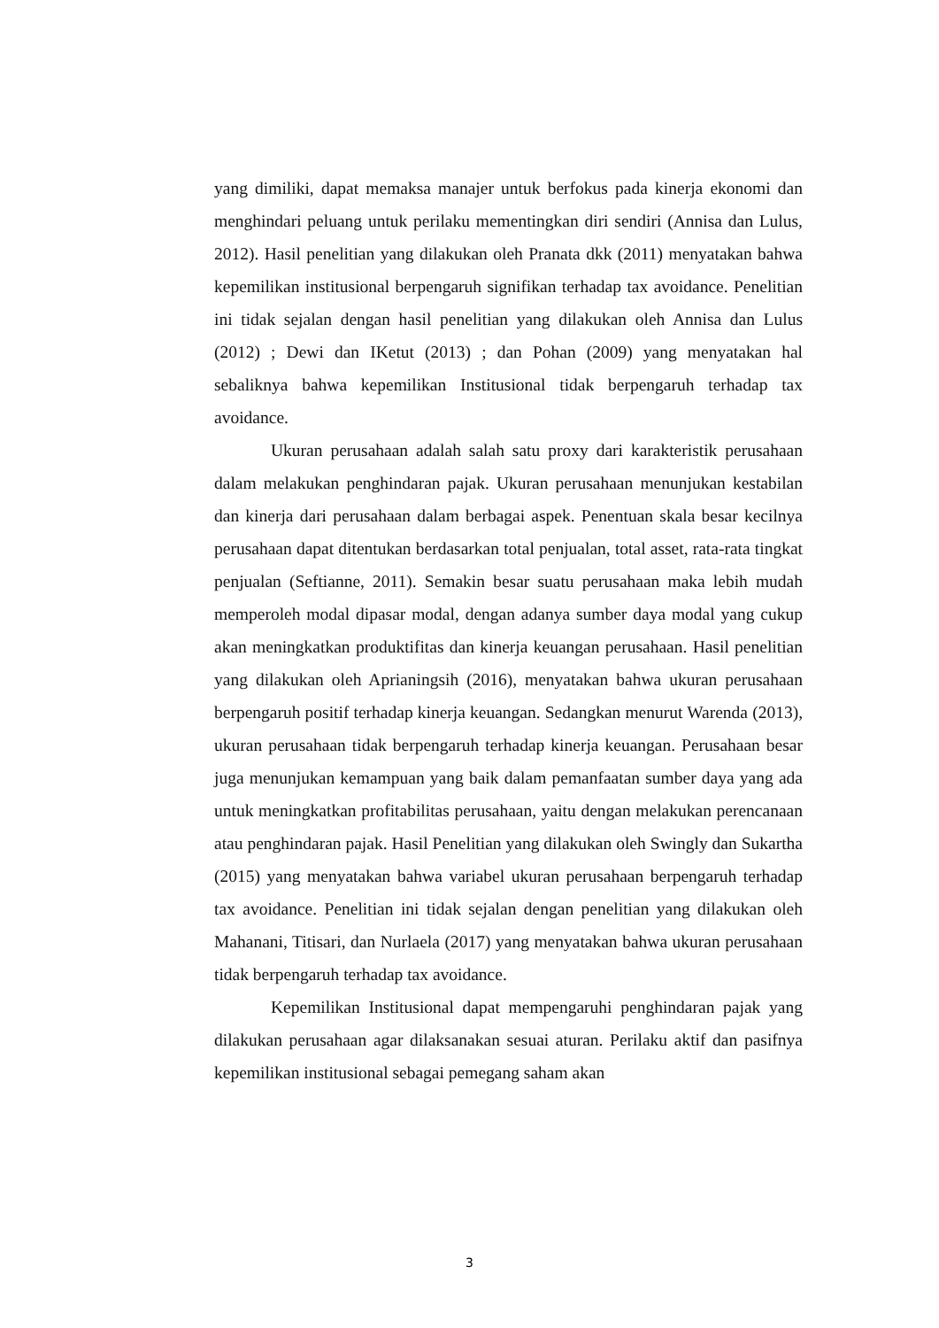yang dimiliki, dapat memaksa manajer untuk berfokus pada kinerja ekonomi dan menghindari peluang untuk perilaku mementingkan diri sendiri (Annisa dan Lulus, 2012). Hasil penelitian yang dilakukan oleh Pranata dkk (2011) menyatakan bahwa kepemilikan institusional berpengaruh signifikan terhadap tax avoidance. Penelitian ini tidak sejalan dengan hasil penelitian yang dilakukan oleh Annisa dan Lulus (2012) ; Dewi dan IKetut (2013) ; dan Pohan (2009) yang menyatakan hal sebaliknya bahwa kepemilikan Institusional tidak berpengaruh terhadap tax avoidance.
Ukuran perusahaan adalah salah satu proxy dari karakteristik perusahaan dalam melakukan penghindaran pajak. Ukuran perusahaan menunjukan kestabilan dan kinerja dari perusahaan dalam berbagai aspek. Penentuan skala besar kecilnya perusahaan dapat ditentukan berdasarkan total penjualan, total asset, rata-rata tingkat penjualan (Seftianne, 2011). Semakin besar suatu perusahaan maka lebih mudah memperoleh modal dipasar modal, dengan adanya sumber daya modal yang cukup akan meningkatkan produktifitas dan kinerja keuangan perusahaan. Hasil penelitian yang dilakukan oleh Aprianingsih (2016), menyatakan bahwa ukuran perusahaan berpengaruh positif terhadap kinerja keuangan. Sedangkan menurut Warenda (2013), ukuran perusahaan tidak berpengaruh terhadap kinerja keuangan. Perusahaan besar juga menunjukan kemampuan yang baik dalam pemanfaatan sumber daya yang ada untuk meningkatkan profitabilitas perusahaan, yaitu dengan melakukan perencanaan atau penghindaran pajak. Hasil Penelitian yang dilakukan oleh Swingly dan Sukartha (2015) yang menyatakan bahwa variabel ukuran perusahaan berpengaruh terhadap tax avoidance. Penelitian ini tidak sejalan dengan penelitian yang dilakukan oleh Mahanani, Titisari, dan Nurlaela (2017) yang menyatakan bahwa ukuran perusahaan tidak berpengaruh terhadap tax avoidance.
Kepemilikan Institusional dapat mempengaruhi penghindaran pajak yang dilakukan perusahaan agar dilaksanakan sesuai aturan. Perilaku aktif dan pasifnya kepemilikan institusional sebagai pemegang saham akan
3